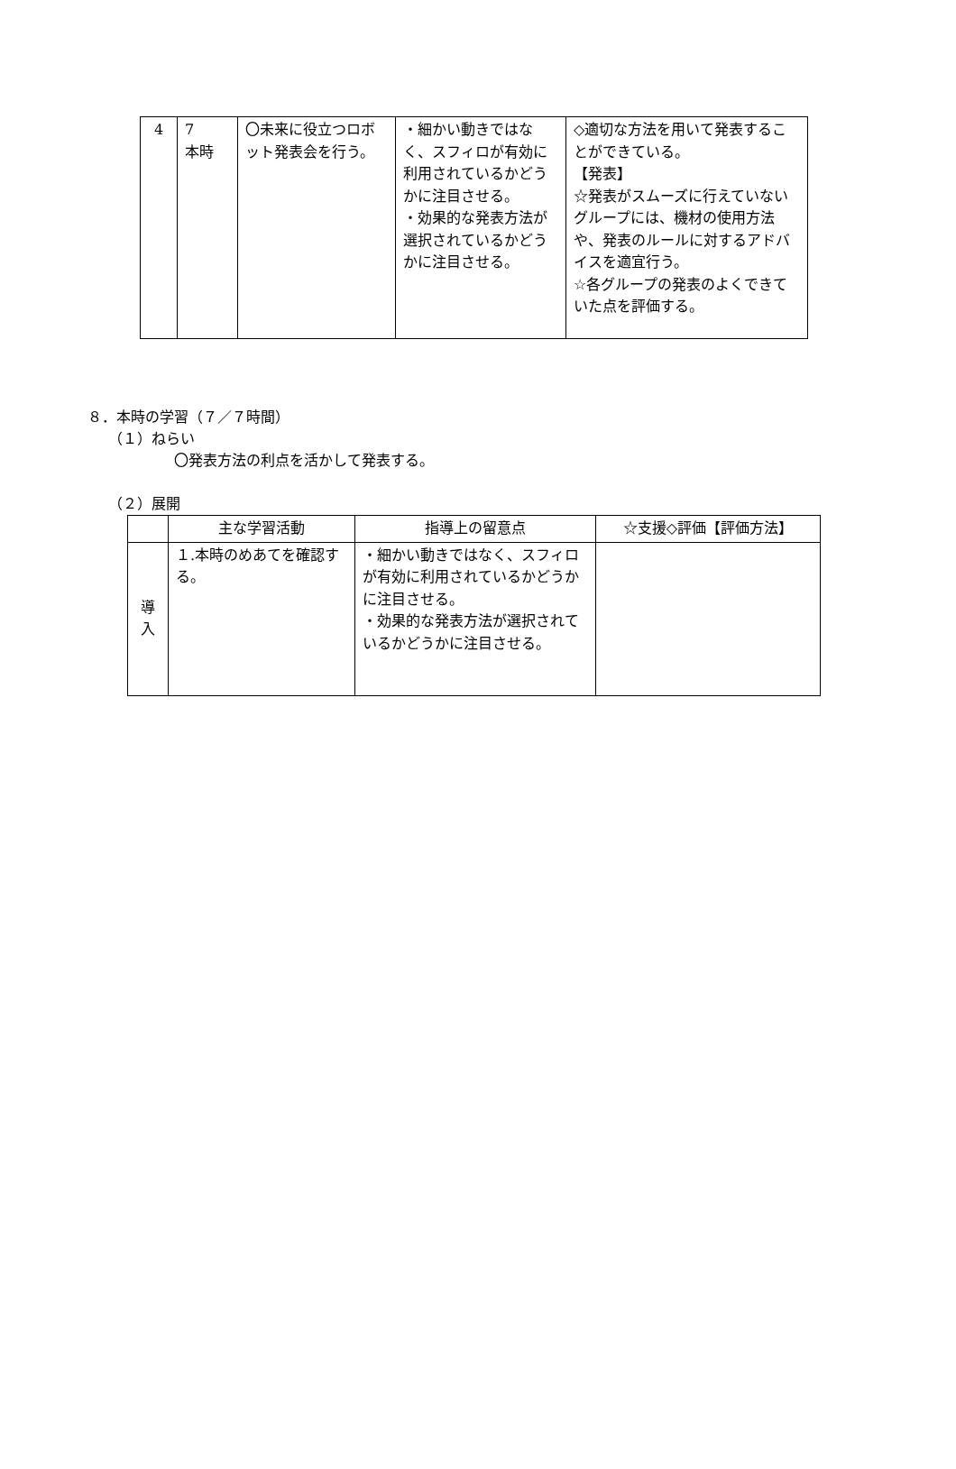| 4 | 7 本時 | 〇未来に役立つロボット発表会を行う。 | ・細かい動きではなく、スフィロが有効に利用されているかどうかに注目させる。 ・効果的な発表方法が選択されているかどうかに注目させる。 | ◇適切な方法を用いて発表することができている。 【発表】 ☆発表がスムーズに行えていないグループには、機材の使用方法や、発表のルールに対するアドバイスを適宜行う。 ☆各グループの発表のよくできていた点を評価する。 |
８．本時の学習（７／７時間）
（１）ねらい
〇発表方法の利点を活かして発表する。
（２）展開
| | 主な学習活動 | 指導上の留意点 | ☆支援◇評価【評価方法】 |
| --- | --- | --- | --- |
| 導 入 | １.本時のめあてを確認する。 | ・細かい動きではなく、スフィロが有効に利用されているかどうかに注目させる。 ・効果的な発表方法が選択されているかどうかに注目させる。 | |